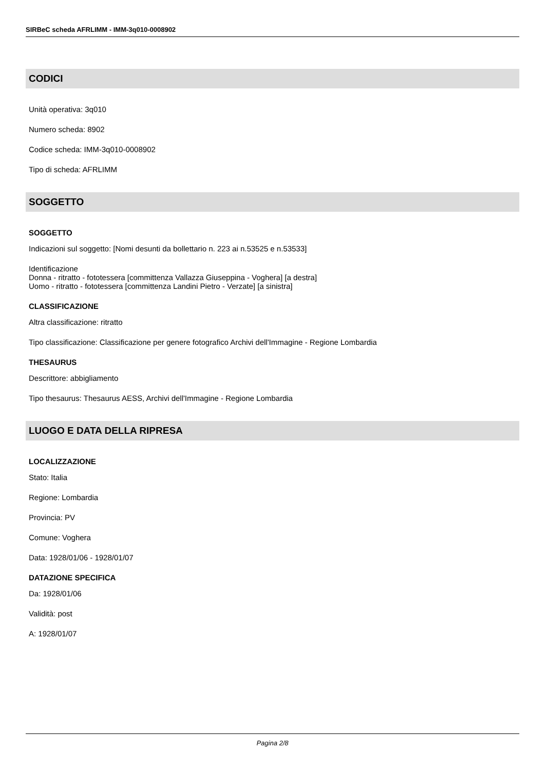SIRBeC scheda AFRLIMM - IMM-3q010-0008902
CODICI
Unità operativa: 3q010
Numero scheda: 8902
Codice scheda: IMM-3q010-0008902
Tipo di scheda: AFRLIMM
SOGGETTO
SOGGETTO
Indicazioni sul soggetto: [Nomi desunti da bollettario n. 223 ai n.53525 e n.53533]
Identificazione
Donna - ritratto - fototessera [committenza Vallazza Giuseppina - Voghera] [a destra]
Uomo - ritratto - fototessera [committenza Landini Pietro - Verzate] [a sinistra]
CLASSIFICAZIONE
Altra classificazione: ritratto
Tipo classificazione: Classificazione per genere fotografico Archivi dell'Immagine - Regione Lombardia
THESAURUS
Descrittore: abbigliamento
Tipo thesaurus: Thesaurus AESS, Archivi dell'Immagine - Regione Lombardia
LUOGO E DATA DELLA RIPRESA
LOCALIZZAZIONE
Stato: Italia
Regione: Lombardia
Provincia: PV
Comune: Voghera
Data: 1928/01/06 - 1928/01/07
DATAZIONE SPECIFICA
Da: 1928/01/06
Validità: post
A: 1928/01/07
Pagina 2/8